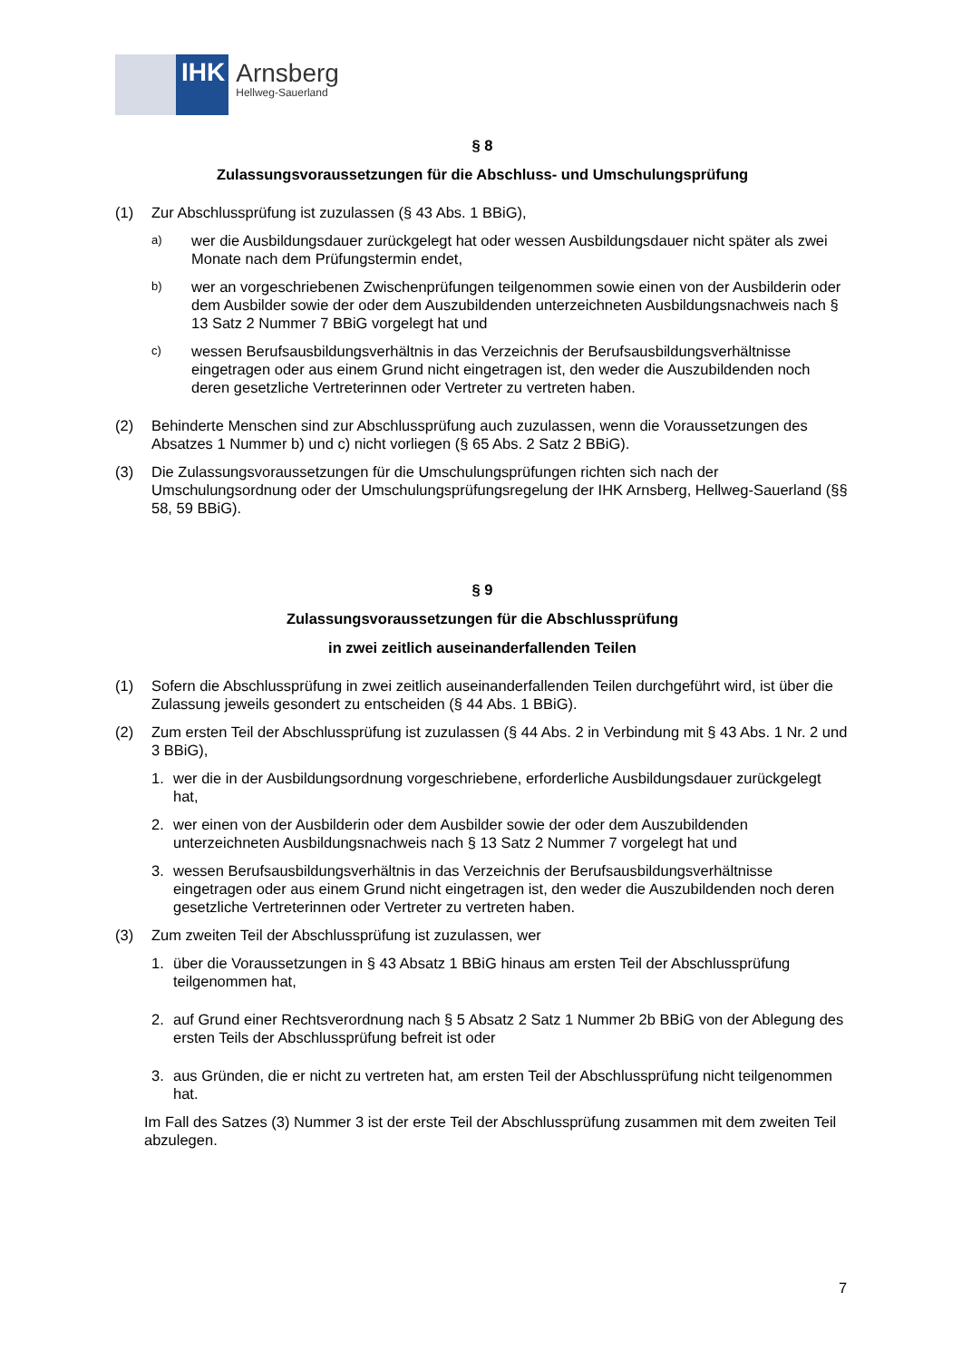IHK
Arnsberg
Hellweg-Sauerland
§ 8
Zulassungsvoraussetzungen für die Abschluss- und Umschulungsprüfung
(1) Zur Abschlussprüfung ist zuzulassen (§ 43 Abs. 1 BBiG),
a) wer die Ausbildungsdauer zurückgelegt hat oder wessen Ausbildungsdauer nicht später als zwei Monate nach dem Prüfungstermin endet,
b) wer an vorgeschriebenen Zwischenprüfungen teilgenommen sowie einen von der Ausbilderin oder dem Ausbilder sowie der oder dem Auszubildenden unterzeichneten Ausbildungsnachweis nach § 13 Satz 2 Nummer 7 BBiG vorgelegt hat und
c) wessen Berufsausbildungsverhältnis in das Verzeichnis der Berufsausbildungsverhältnisse eingetragen oder aus einem Grund nicht eingetragen ist, den weder die Auszubildenden noch deren gesetzliche Vertreterinnen oder Vertreter zu vertreten haben.
(2) Behinderte Menschen sind zur Abschlussprüfung auch zuzulassen, wenn die Voraussetzungen des Absatzes 1 Nummer b) und c) nicht vorliegen (§ 65 Abs. 2 Satz 2 BBiG).
(3) Die Zulassungsvoraussetzungen für die Umschulungsprüfungen richten sich nach der Umschulungsordnung oder der Umschulungsprüfungsregelung der IHK Arnsberg, Hellweg-Sauerland (§§ 58, 59 BBiG).
§ 9
Zulassungsvoraussetzungen für die Abschlussprüfung
in zwei zeitlich auseinanderfallenden Teilen
(1) Sofern die Abschlussprüfung in zwei zeitlich auseinanderfallenden Teilen durchgeführt wird, ist über die Zulassung jeweils gesondert zu entscheiden (§ 44 Abs. 1 BBiG).
(2) Zum ersten Teil der Abschlussprüfung ist zuzulassen (§ 44 Abs. 2 in Verbindung mit § 43 Abs. 1 Nr. 2 und 3 BBiG),
1. wer die in der Ausbildungsordnung vorgeschriebene, erforderliche Ausbildungsdauer zurückgelegt hat,
2. wer einen von der Ausbilderin oder dem Ausbilder sowie der oder dem Auszubildenden unterzeichneten Ausbildungsnachweis nach § 13 Satz 2 Nummer 7 vorgelegt hat und
3. wessen Berufsausbildungsverhältnis in das Verzeichnis der Berufsausbildungsverhältnisse eingetragen oder aus einem Grund nicht eingetragen ist, den weder die Auszubildenden noch deren gesetzliche Vertreterinnen oder Vertreter zu vertreten haben.
(3) Zum zweiten Teil der Abschlussprüfung ist zuzulassen, wer
1. über die Voraussetzungen in § 43 Absatz 1 BBiG hinaus am ersten Teil der Abschlussprüfung teilgenommen hat,
2. auf Grund einer Rechtsverordnung nach § 5 Absatz 2 Satz 1 Nummer 2b BBiG von der Ablegung des ersten Teils der Abschlussprüfung befreit ist oder
3. aus Gründen, die er nicht zu vertreten hat, am ersten Teil der Abschlussprüfung nicht teilgenommen hat.
Im Fall des Satzes (3) Nummer 3 ist der erste Teil der Abschlussprüfung zusammen mit dem zweiten Teil abzulegen.
7